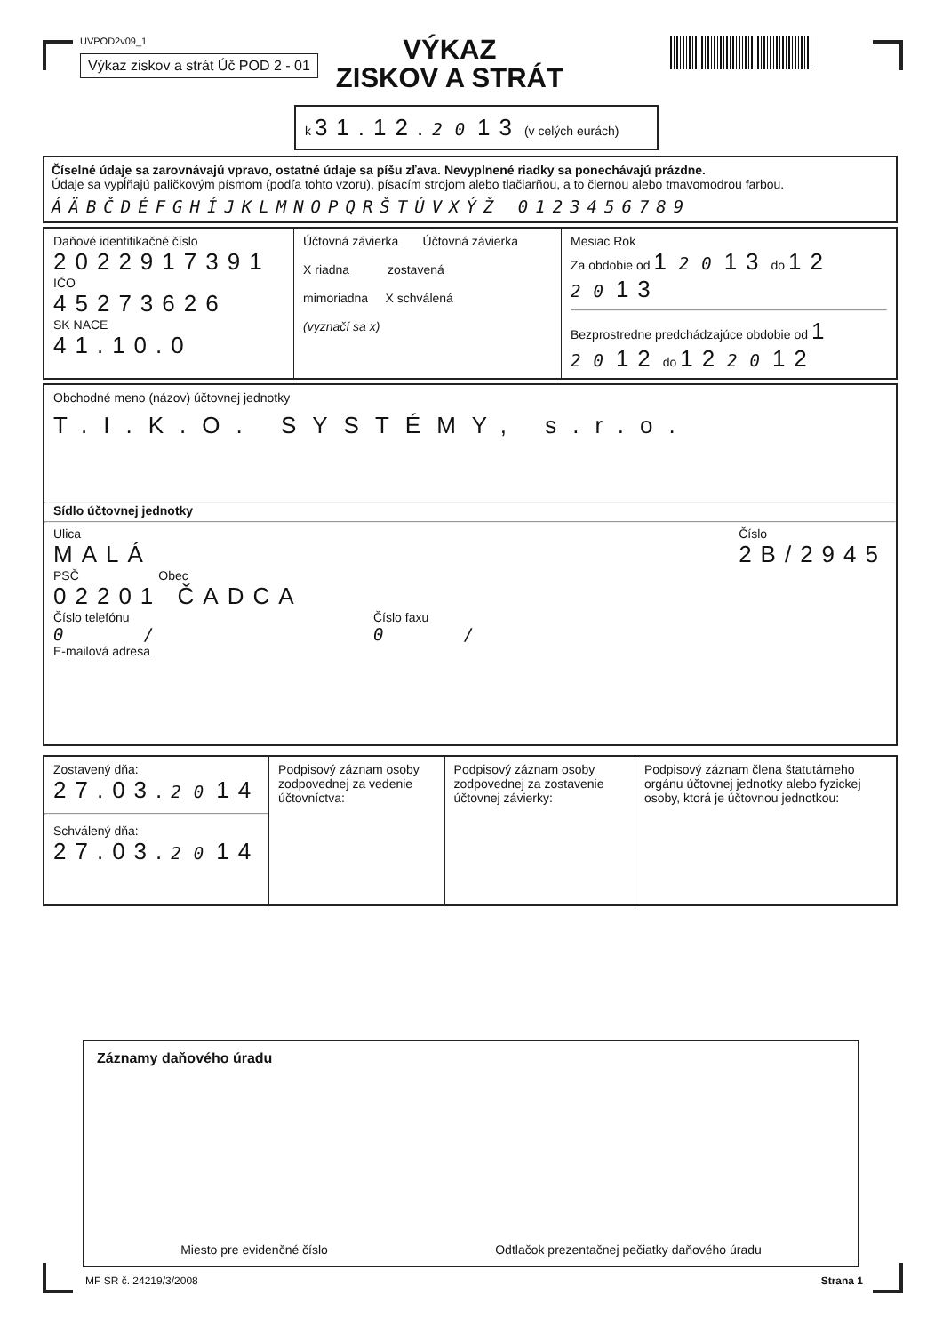UVPOD2v09_1
Výkaz ziskov a strát Úč POD 2 - 01
VÝKAZ
ZISKOV A STRÁT
k 31.12. 2013 (v celých eurách)
Číselné údaje sa zarovnávajú vpravo, ostatné údaje sa píšu zľava. Nevyplnené riadky sa ponechávajú prázdne.
Údaje sa vypĺňajú paličkovým písmom (podľa tohto vzoru), písacím strojom alebo tlačiarňou, a to čiernou alebo tmavomodrou farbou.
ÁÄBČDÉFGHÍJKLMNOPQRŠTÚVXÝŽ 0123456789
| Daňové identifikačné číslo 2022917391 IČO 45273626 SK NACE 41.10.0 | Účtovná závierka Účtovná závierka X riadna zostavená mimoriadna X schválená (vyznačí sa x) | Mesiac Rok Za obdobie od 1 20 13 do 12 20 13 Bezprostredne predchádzajúce obdobie od 1 20 12 do 12 20 12 |
Obchodné meno (názov) účtovnej jednotky
T.I.K.O. SYSTÉMY, s.r.o.
Sídlo účtovnej jednotky
Ulica
MALÁ
Číslo
2B/2945
PSČ Obec
02201 ČADCA
Číslo telefónu
0 /
Číslo faxu
0 /
E-mailová adresa
| Zostavený dňa: 27.03. 20 14 Schválený dňa: 27.03. 20 14 | Podpisový záznam osoby zodpovednej za vedenie účtovníctva: | Podpisový záznam osoby zodpovednej za zostavenie účtovnej závierky: | Podpisový záznam člena štatutárneho orgánu účtovnej jednotky alebo fyzickej osoby, ktorá je účtovnou jednotkou: |
Záznamy daňového úradu
Miesto pre evidenčné číslo Odtlačok prezentačnej pečiatky daňového úradu
MF SR č. 24219/3/2008 Strana 1